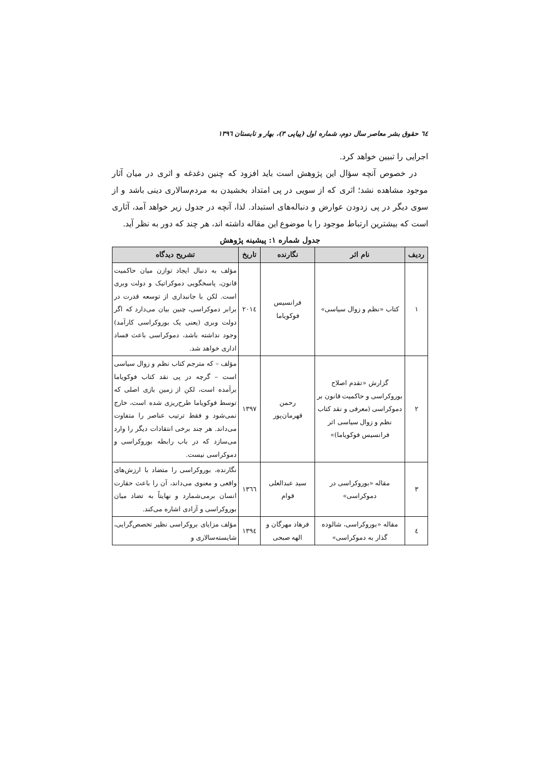٦٤ حقوق بشر معاصر سال دوم، شماره اول (پیاپی ۳)، بهار و تابستان ۱۳۹٦
اجرایی را تبیین خواهد کرد.
در خصوص آنچه سؤال این پژوهش است باید افزود که چنین دغدغه و اثری در میان آثار موجود مشاهده نشد؛ اثری که از سویی در پی امتداد بخشیدن به مردم‌سالاری دینی باشد و از سوی دیگر در پی زدودن عوارض و دنباله‌های استبداد. لذا، آنچه در جدول زیر خواهد آمد، آثاری است که بیشترین ارتباط موجود را با موضوع این مقاله داشته اند، هر چند که دور به نظر آید.
جدول شماره ۱: پیشینه پژوهش
| ردیف | نام اثر | نگارنده | تاریخ | تشریح دیدگاه |
| --- | --- | --- | --- | --- |
| ۱ | کتاب «نظم و زوال سیاسی» | فرانسیس فوکویاما | ۲۰۱٤ | مؤلف به دنبال ایجاد توازن میان حاکمیت قانون، پاسخگویی دموکراتیک و دولت وبری است. لکن با جانبداری از توسعه قدرت در برابر دموکراسی، چنین بیان می‌دارد که اگر دولت وبری (یعنی یک بوروکراسی کارآمد) وجود نداشته باشد، دموکراسی باعث فساد اداری خواهد شد. |
| ۲ | گزارش «تقدم اصلاح بوروکراسی و حاکمیت قانون بر دموکراسی (معرفی و نقد کتاب نظم و زوال سیاسی اثر فرانسیس فوکویاما)» | رحمن قهرمان‌پور | ۱۳۹۷ | مؤلف – که مترجم کتاب نظم و زوال سیاسی است – گرچه در پی نقد کتاب فوکویاما برآمده است، لکن از زمین بازی اصلی که توسط فوکویاما طرح‌ریزی شده است، خارج نمی‌شود و فقط ترتیب عناصر را متفاوت می‌داند. هر چند برخی انتقادات دیگر را وارد می‌سازد که در باب رابطه بوروکراسی و دموکراسی نیست. |
| ۳ | مقاله «بوروکراسی در دموکراسی» | سید عبدالعلی قوام | ۱۳٦٦ | نگارنده، بوروکراسی را متضاد با ارزش‌های واقعی و معنوی می‌داند، آن را باعث حقارت انسان برمی‌شمارد و نهایتاً به تضاد میان بوروکراسی و آزادی اشاره می‌کند. |
| ٤ | مقاله «بوروکراسی، شالوده گذار به دموکراسی» | فرهاد مهرگان و الهه صبحی | ۱۳۹٤ | مؤلف مزایای بروکراسی نظیر تخصص‌گرایی، شایسته‌سالاری و |